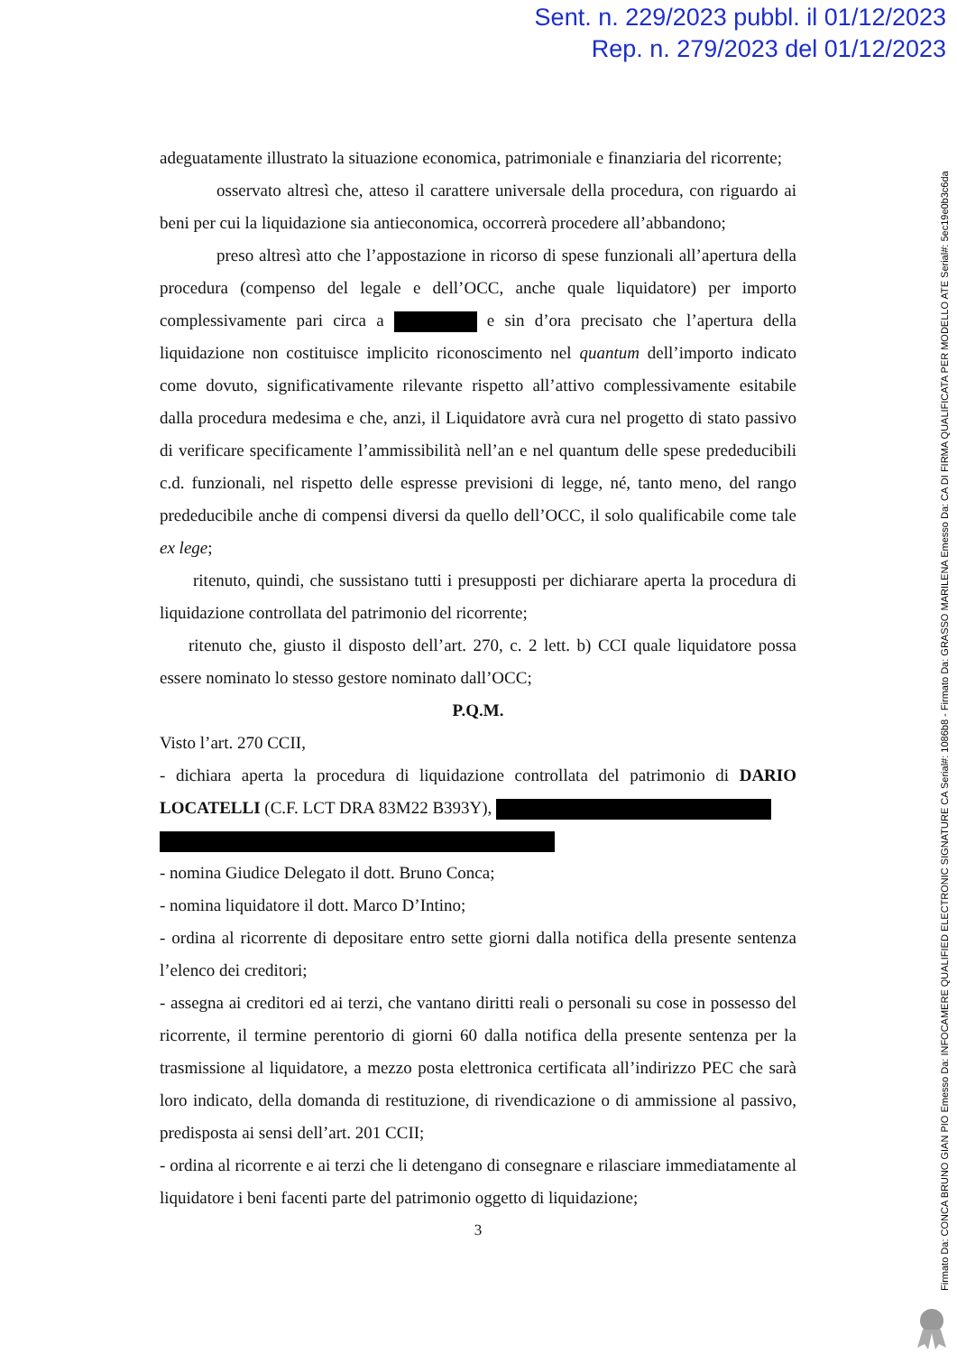Sent. n. 229/2023 pubbl. il 01/12/2023
Rep. n. 279/2023 del 01/12/2023
adeguatamente illustrato la situazione economica, patrimoniale e finanziaria del ricorrente;
osservato altresì che, atteso il carattere universale della procedura, con riguardo ai beni per cui la liquidazione sia antieconomica, occorrerà procedere all’abbandono;
preso altresì atto che l’appostazione in ricorso di spese funzionali all’apertura della procedura (compenso del legale e dell’OCC, anche quale liquidatore) per importo complessivamente pari circa a e sin d’ora precisato che l’apertura della liquidazione non costituisce implicito riconoscimento nel quantum dell’importo indicato come dovuto, significativamente rilevante rispetto all’attivo complessivamente esitabile dalla procedura medesima e che, anzi, il Liquidatore avrà cura nel progetto di stato passivo di verificare specificamente l’ammissibilità nell’an e nel quantum delle spese prededucibili c.d. funzionali, nel rispetto delle espresse previsioni di legge, né, tanto meno, del rango prededucibile anche di compensi diversi da quello dell’OCC, il solo qualificabile come tale ex lege;
ritenuto, quindi, che sussistano tutti i presupposti per dichiarare aperta la procedura di liquidazione controllata del patrimonio del ricorrente;
ritenuto che, giusto il disposto dell’art. 270, c. 2 lett. b) CCI quale liquidatore possa essere nominato lo stesso gestore nominato dall’OCC;
P.Q.M.
Visto l’art. 270 CCII,
- dichiara aperta la procedura di liquidazione controllata del patrimonio di DARIO LOCATELLI (C.F. LCT DRA 83M22 B393Y),
- nomina Giudice Delegato il dott. Bruno Conca;
- nomina liquidatore il dott. Marco D’Intino;
- ordina al ricorrente di depositare entro sette giorni dalla notifica della presente sentenza l’elenco dei creditori;
- assegna ai creditori ed ai terzi, che vantano diritti reali o personali su cose in possesso del ricorrente, il termine perentorio di giorni 60 dalla notifica della presente sentenza per la trasmissione al liquidatore, a mezzo posta elettronica certificata all’indirizzo PEC che sarà loro indicato, della domanda di restituzione, di rivendicazione o di ammissione al passivo, predisposta ai sensi dell’art. 201 CCII;
- ordina al ricorrente e ai terzi che li detengano di consegnare e rilasciare immediatamente al liquidatore i beni facenti parte del patrimonio oggetto di liquidazione;
3
Firmato Da: CONCA BRUNO GIAN PIO Emesso Da: INFOCAMERE QUALIFIED ELECTRONIC SIGNATURE CA Serial#: 1086b8 - Firmato Da: GRASSO MARILENA Emesso Da: CA DI FIRMA QUALIFICATA PER MODELLO ATE Serial#: 5ec19e0b3c6da